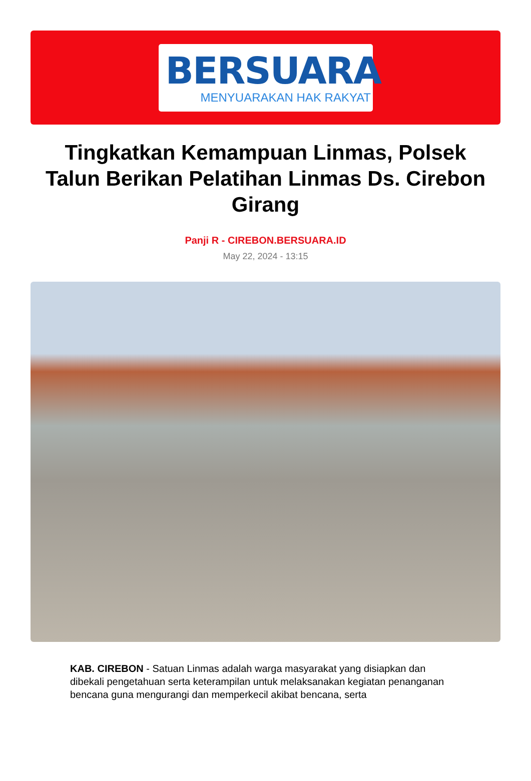BERSUARA
MENYUARAKAN HAK RAKYAT
Tingkatkan Kemampuan Linmas, Polsek Talun Berikan Pelatihan Linmas Ds. Cirebon Girang
Panji R - CIREBON.BERSUARA.ID
May 22, 2024 - 13:15
KAB. CIREBON - Satuan Linmas adalah warga masyarakat yang disiapkan dan dibekali pengetahuan serta keterampilan untuk melaksanakan kegiatan penanganan bencana guna mengurangi dan memperkecil akibat bencana, serta